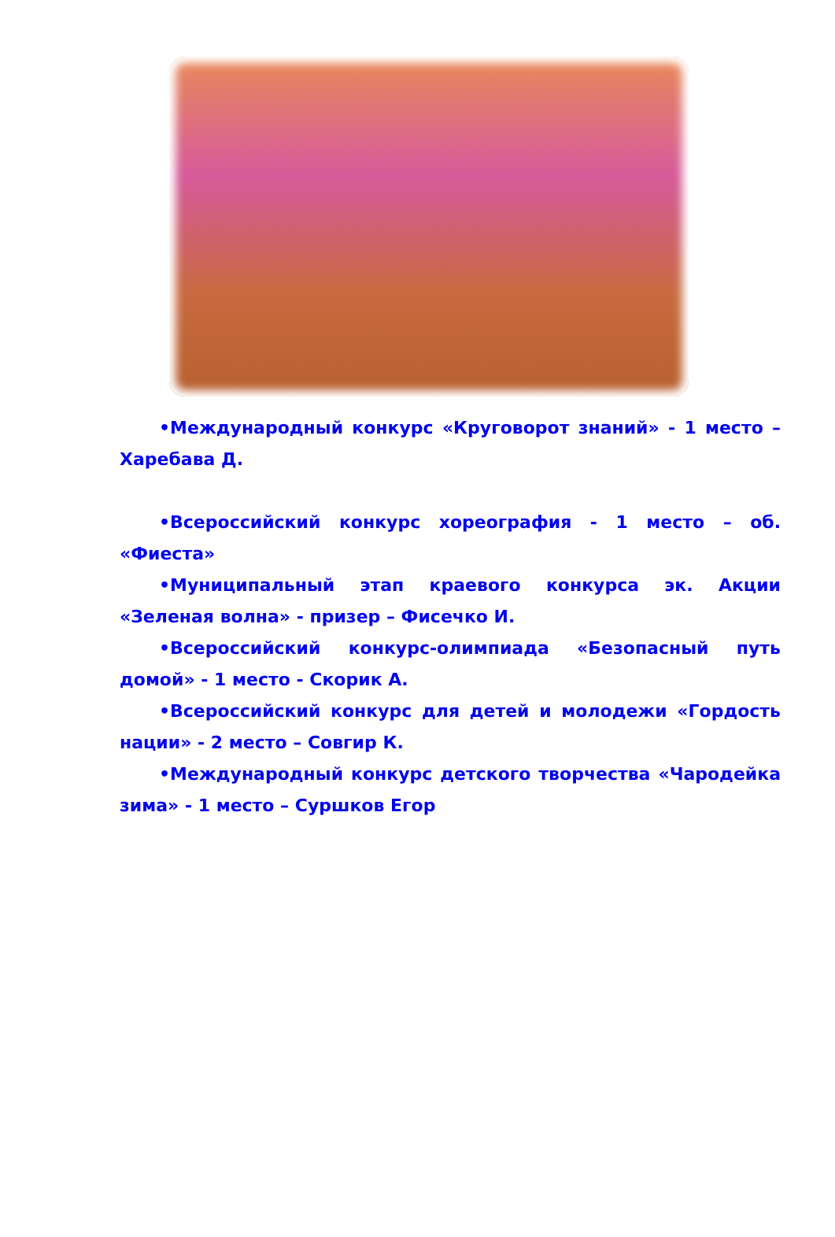•Международный конкурс «Круговорот знаний» - 1 место –Харебава Д.
•Всероссийский конкурс хореография - 1 место – об. «Фиеста»
•Муниципальный этап краевого конкурса эк. Акции «Зеленая волна» - призер – Фисечко И.
•Всероссийский конкурс-олимпиада «Безопасный путь домой» - 1 место - Скорик А.
•Всероссийский конкурс для детей и молодежи «Гордость нации» - 2 место – Совгир К.
•Международный конкурс детского творчества «Чародейка зима» - 1 место – Суршков Егор